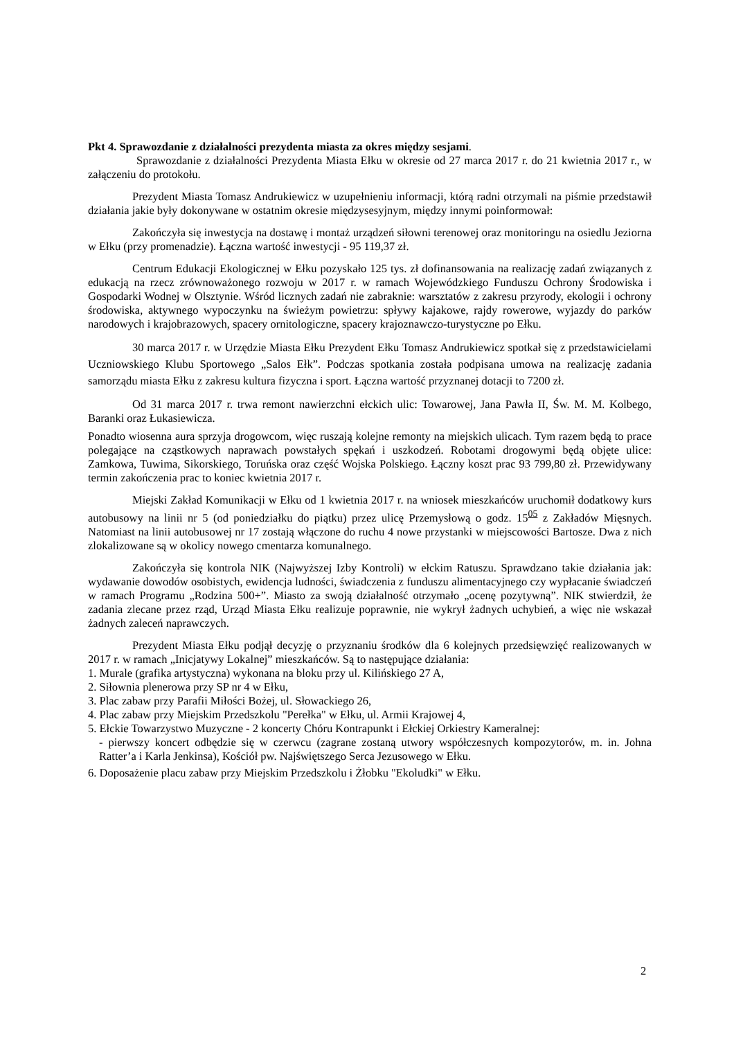Pkt 4. Sprawozdanie z działalności prezydenta miasta za okres między sesjami.
Sprawozdanie z działalności Prezydenta Miasta Ełku w okresie od 27 marca 2017 r. do 21 kwietnia 2017 r., w załączeniu do protokołu.
Prezydent Miasta Tomasz Andrukiewicz w uzupełnieniu informacji, którą radni otrzymali na piśmie przedstawił działania jakie były dokonywane w ostatnim okresie międzysesyjnym, między innymi poinformował:
Zakończyła się inwestycja na dostawę i montaż urządzeń siłowni terenowej oraz monitoringu na osiedlu Jeziorna w Ełku (przy promenadzie). Łączna wartość inwestycji - 95 119,37 zł.
Centrum Edukacji Ekologicznej w Ełku pozyskało 125 tys. zł dofinansowania na realizację zadań związanych z edukacją na rzecz zrównoważonego rozwoju w 2017 r. w ramach Wojewódzkiego Funduszu Ochrony Środowiska i Gospodarki Wodnej w Olsztynie. Wśród licznych zadań nie zabraknie: warsztatów z zakresu przyrody, ekologii i ochrony środowiska, aktywnego wypoczynku na świeżym powietrzu: spływy kajakowe, rajdy rowerowe, wyjazdy do parków narodowych i krajobrazowych, spacery ornitologiczne, spacery krajoznawczo-turystyczne po Ełku.
30 marca 2017 r. w Urzędzie Miasta Ełku Prezydent Ełku Tomasz Andrukiewicz spotkał się z przedstawicielami Uczniowskiego Klubu Sportowego „Salos Ełk”. Podczas spotkania została podpisana umowa na realizację zadania samorządu miasta Ełku z zakresu kultura fizyczna i sport. Łączna wartość przyznanej dotacji to 7200 zł.
Od 31 marca 2017 r. trwa remont nawierzchni ełckich ulic: Towarowej, Jana Pawła II, Św. M. M. Kolbego, Baranki oraz Łukasiewicza.
Ponadto wiosenna aura sprzyja drogowcom, więc ruszają kolejne remonty na miejskich ulicach. Tym razem będą to prace polegające na cząstkowych naprawach powstałych spękań i uszkodzeń. Robotami drogowymi będą objęte ulice: Zamkowa, Tuwima, Sikorskiego, Toruńska oraz część Wojska Polskiego. Łączny koszt prac 93 799,80 zł. Przewidywany termin zakończenia prac to koniec kwietnia 2017 r.
Miejski Zakład Komunikacji w Ełku od 1 kwietnia 2017 r. na wniosek mieszkańców uruchomił dodatkowy kurs autobusowy na linii nr 5 (od poniedziałku do piątku) przez ulicę Przemysłową o godz. 15<sup>05</sup> z Zakładów Mięsnych. Natomiast na linii autobusowej nr 17 zostają włączone do ruchu 4 nowe przystanki w miejscowości Bartosze. Dwa z nich zlokalizowane są w okolicy nowego cmentarza komunalnego.
Zakończyła się kontrola NIK (Najwyższej Izby Kontroli) w ełckim Ratuszu. Sprawdzano takie działania jak: wydawanie dowodów osobistych, ewidencja ludności, świadczenia z funduszu alimentacyjnego czy wypłacanie świadczeń w ramach Programu „Rodzina 500+”. Miasto za swoją działalność otrzymało „ocenę pozytywną”. NIK stwierdził, że zadania zlecane przez rząd, Urząd Miasta Ełku realizuje poprawnie, nie wykrył żadnych uchybień, a więc nie wskazał żadnych zaleceń naprawczych.
Prezydent Miasta Ełku podjął decyzję o przyznaniu środków dla 6 kolejnych przedsięwzięć realizowanych w 2017 r. w ramach „Inicjatywy Lokalnej” mieszkańców. Są to następujące działania:
1. Murale (grafika artystyczna) wykonana na bloku przy ul. Kilińskiego 27 A,
2. Siłownia plenerowa przy SP nr 4 w Ełku,
3. Plac zabaw przy Parafii Miłości Bożej, ul. Słowackiego 26,
4. Plac zabaw przy Miejskim Przedszkolu "Perełka" w Ełku, ul. Armii Krajowej 4,
5. Ełckie Towarzystwo Muzyczne - 2 koncerty Chóru Kontrapunkt i Ełckiej Orkiestry Kameralnej:
- pierwszy koncert odbędzie się w czerwcu (zagrane zostaną utwory współczesnych kompozytorów, m. in. Johna Ratter’a i Karla Jenkinsa), Kościół pw. Najświętszego Serca Jezusowego w Ełku.
6. Doposażenie placu zabaw przy Miejskim Przedszkolu i Żłobku "Ekoludki" w Ełku.
2